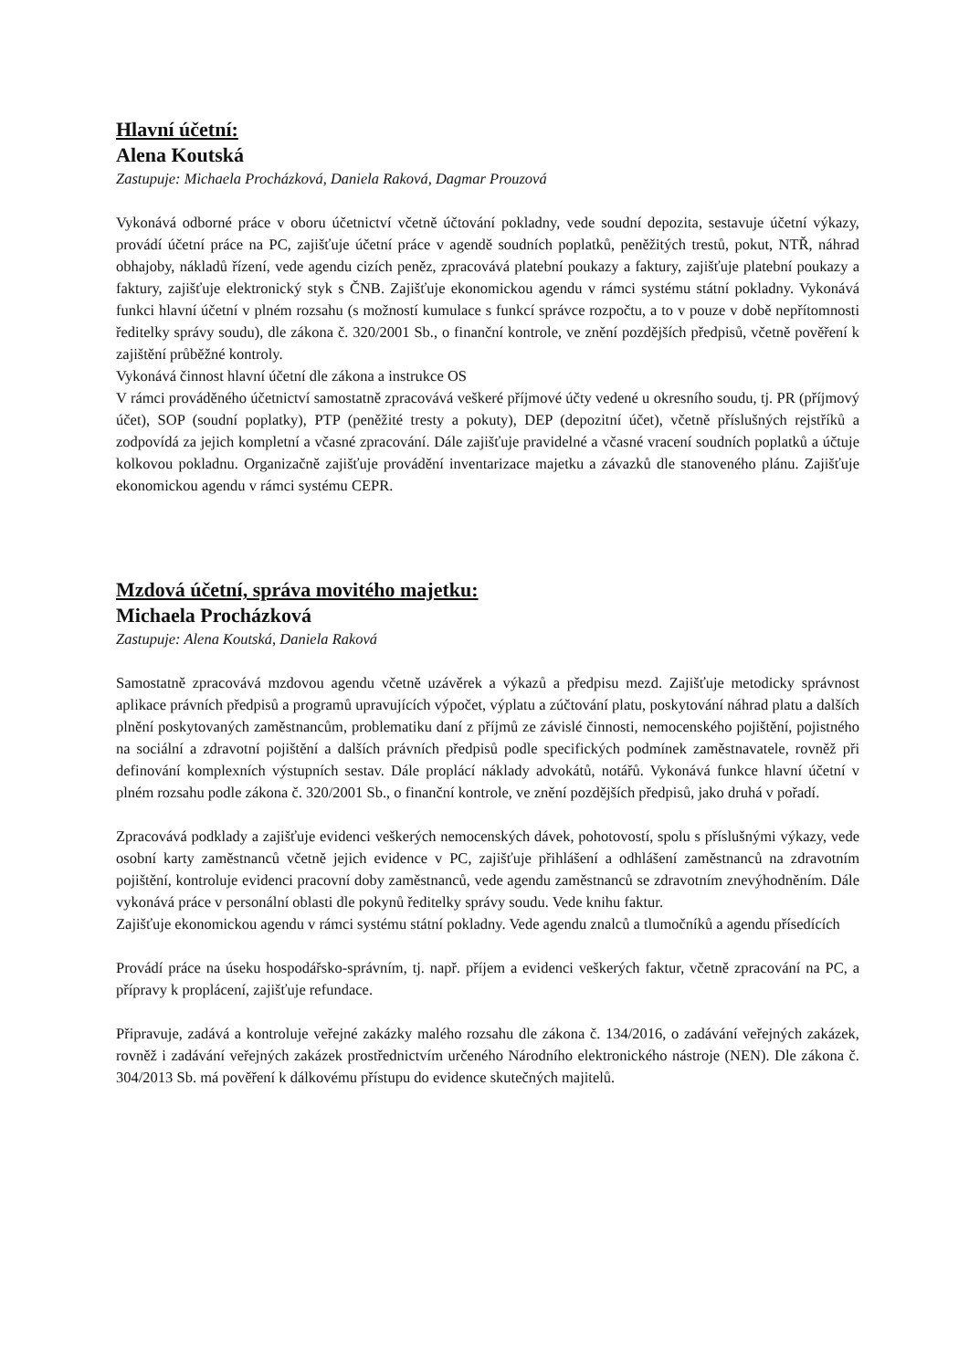Hlavní účetní:
Alena Koutská
Zastupuje: Michaela Procházková, Daniela Raková, Dagmar Prouzová
Vykonává odborné práce v oboru účetnictví včetně účtování pokladny, vede soudní depozita, sestavuje účetní výkazy, provádí účetní práce na PC, zajišťuje účetní práce v agendě soudních poplatků, peněžitých trestů, pokut, NTŘ, náhrad obhajoby, nákladů řízení, vede agendu cizích peněz, zpracovává platební poukazy a faktury, zajišťuje platební poukazy a faktury, zajišťuje elektronický styk s ČNB. Zajišťuje ekonomickou agendu v rámci systému státní pokladny. Vykonává funkci hlavní účetní v plném rozsahu (s možností kumulace s funkcí správce rozpočtu, a to v pouze v době nepřítomnosti ředitelky správy soudu), dle zákona č. 320/2001 Sb., o finanční kontrole, ve znění pozdějších předpisů, včetně pověření k zajištění průběžné kontroly.
Vykonává činnost hlavní účetní dle zákona a instrukce OS
V rámci prováděného účetnictví samostatně zpracovává veškeré příjmové účty vedené u okresního soudu, tj. PR (příjmový účet), SOP (soudní poplatky), PTP (peněžité tresty a pokuty), DEP (depozitní účet), včetně příslušných rejstříků a zodpovídá za jejich kompletní a včasné zpracování. Dále zajišťuje pravidelné a včasné vracení soudních poplatků a účtuje kolkovou pokladnu. Organizačně zajišťuje provádění inventarizace majetku a závazků dle stanoveného plánu. Zajišťuje ekonomickou agendu v rámci systému CEPR.
Mzdová účetní, správa movitého majetku:
Michaela Procházková
Zastupuje: Alena Koutská, Daniela Raková
Samostatně zpracovává mzdovou agendu včetně uzávěrek a výkazů a předpisu mezd. Zajišťuje metodicky správnost aplikace právních předpisů a programů upravujících výpočet, výplatu a zúčtování platu, poskytování náhrad platu a dalších plnění poskytovaných zaměstnancům, problematiku daní z příjmů ze závislé činnosti, nemocenského pojištění, pojistného na sociální a zdravotní pojištění a dalších právních předpisů podle specifických podmínek zaměstnavatele, rovněž při definování komplexních výstupních sestav. Dále proplácí náklady advokátů, notářů. Vykonává funkce hlavní účetní v plném rozsahu podle zákona č. 320/2001 Sb., o finanční kontrole, ve znění pozdějších předpisů, jako druhá v pořadí.
Zpracovává podklady a zajišťuje evidenci veškerých nemocenských dávek, pohotovostí, spolu s příslušnými výkazy, vede osobní karty zaměstnanců včetně jejich evidence v PC, zajišťuje přihlášení a odhlášení zaměstnanců na zdravotním pojištění, kontroluje evidenci pracovní doby zaměstnanců, vede agendu zaměstnanců se zdravotním znevýhodněním. Dále vykonává práce v personální oblasti dle pokynů ředitelky správy soudu. Vede knihu faktur.
Zajišťuje ekonomickou agendu v rámci systému státní pokladny. Vede agendu znalců a tlumočníků a agendu přísedících
Provádí práce na úseku hospodářsko-správním, tj. např. příjem a evidenci veškerých faktur, včetně zpracování na PC, a přípravy k proplácení, zajišťuje refundace.
Připravuje, zadává a kontroluje veřejné zakázky malého rozsahu dle zákona č. 134/2016, o zadávání veřejných zakázek, rovněž i zadávání veřejných zakázek prostřednictvím určeného Národního elektronického nástroje (NEN). Dle zákona č. 304/2013 Sb. má pověření k dálkovému přístupu do evidence skutečných majitelů.